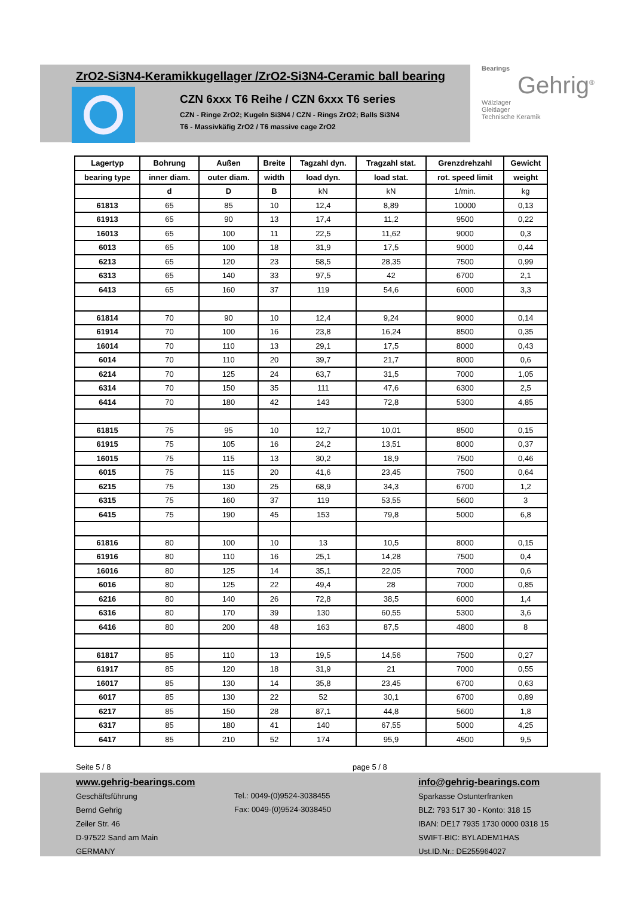ZrO2-Si3N4-Keramikkugellager /ZrO2-Si3N4-Ceramic ball bearing
CZN 6xxx T6 Reihe / CZN 6xxx T6 series
CZN - Ringe ZrO2; Kugeln Si3N4 / CZN - Rings ZrO2; Balls Si3N4
T6 - Massivkäfig ZrO2 / T6 massive cage ZrO2
Bearings
Gehrig<sup>®</sup>
Wälzlager
Gleitlager
Technische Keramik
| Lagertyp | Bohrung | Außen | Breite | Tagzahl dyn. | Tragzahl stat. | Grenzdrehzahl | Gewicht |
| --- | --- | --- | --- | --- | --- | --- | --- |
| bearing type | inner diam. | outer diam. | width | load dyn. | load stat. | rot. speed limit | weight |
| | d | D | B | kN | kN | 1/min. | kg |
| 61813 | 65 | 85 | 10 | 12,4 | 8,89 | 10000 | 0,13 |
| 61913 | 65 | 90 | 13 | 17,4 | 11,2 | 9500 | 0,22 |
| 16013 | 65 | 100 | 11 | 22,5 | 11,62 | 9000 | 0,3 |
| 6013 | 65 | 100 | 18 | 31,9 | 17,5 | 9000 | 0,44 |
| 6213 | 65 | 120 | 23 | 58,5 | 28,35 | 7500 | 0,99 |
| 6313 | 65 | 140 | 33 | 97,5 | 42 | 6700 | 2,1 |
| 6413 | 65 | 160 | 37 | 119 | 54,6 | 6000 | 3,3 |
| 61814 | 70 | 90 | 10 | 12,4 | 9,24 | 9000 | 0,14 |
| 61914 | 70 | 100 | 16 | 23,8 | 16,24 | 8500 | 0,35 |
| 16014 | 70 | 110 | 13 | 29,1 | 17,5 | 8000 | 0,43 |
| 6014 | 70 | 110 | 20 | 39,7 | 21,7 | 8000 | 0,6 |
| 6214 | 70 | 125 | 24 | 63,7 | 31,5 | 7000 | 1,05 |
| 6314 | 70 | 150 | 35 | 111 | 47,6 | 6300 | 2,5 |
| 6414 | 70 | 180 | 42 | 143 | 72,8 | 5300 | 4,85 |
| 61815 | 75 | 95 | 10 | 12,7 | 10,01 | 8500 | 0,15 |
| 61915 | 75 | 105 | 16 | 24,2 | 13,51 | 8000 | 0,37 |
| 16015 | 75 | 115 | 13 | 30,2 | 18,9 | 7500 | 0,46 |
| 6015 | 75 | 115 | 20 | 41,6 | 23,45 | 7500 | 0,64 |
| 6215 | 75 | 130 | 25 | 68,9 | 34,3 | 6700 | 1,2 |
| 6315 | 75 | 160 | 37 | 119 | 53,55 | 5600 | 3 |
| 6415 | 75 | 190 | 45 | 153 | 79,8 | 5000 | 6,8 |
| 61816 | 80 | 100 | 10 | 13 | 10,5 | 8000 | 0,15 |
| 61916 | 80 | 110 | 16 | 25,1 | 14,28 | 7500 | 0,4 |
| 16016 | 80 | 125 | 14 | 35,1 | 22,05 | 7000 | 0,6 |
| 6016 | 80 | 125 | 22 | 49,4 | 28 | 7000 | 0,85 |
| 6216 | 80 | 140 | 26 | 72,8 | 38,5 | 6000 | 1,4 |
| 6316 | 80 | 170 | 39 | 130 | 60,55 | 5300 | 3,6 |
| 6416 | 80 | 200 | 48 | 163 | 87,5 | 4800 | 8 |
| 61817 | 85 | 110 | 13 | 19,5 | 14,56 | 7500 | 0,27 |
| 61917 | 85 | 120 | 18 | 31,9 | 21 | 7000 | 0,55 |
| 16017 | 85 | 130 | 14 | 35,8 | 23,45 | 6700 | 0,63 |
| 6017 | 85 | 130 | 22 | 52 | 30,1 | 6700 | 0,89 |
| 6217 | 85 | 150 | 28 | 87,1 | 44,8 | 5600 | 1,8 |
| 6317 | 85 | 180 | 41 | 140 | 67,55 | 5000 | 4,25 |
| 6417 | 85 | 210 | 52 | 174 | 95,9 | 4500 | 9,5 |
Seite 5 / 8 page 5 / 8
www.gehrig-bearings.com
Geschäftsführung
Bernd Gehrig
Zeiler Str. 46
D-97522 Sand am Main
GERMANY
Tel.: 0049-(0)9524-3038455
Fax: 0049-(0)9524-3038450
info@gehrig-bearings.com
Sparkasse Ostunterfranken
BLZ: 793 517 30 - Konto: 318 15
IBAN: DE17 7935 1730 0000 0318 15
SWIFT-BIC: BYLADEM1HAS
Ust.ID.Nr.: DE255964027